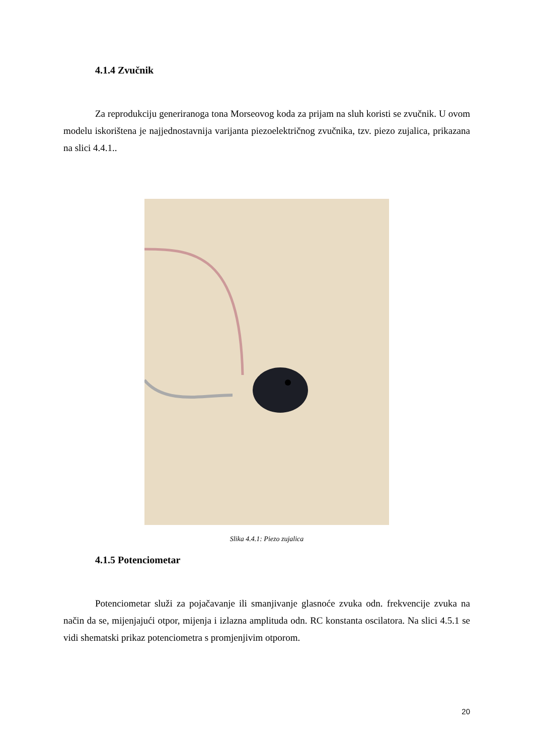4.1.4 Zvučnik
Za reprodukciju generiranoga tona Morseovog koda za prijam na sluh koristi se zvučnik. U ovom modelu iskorištena je najjednostavnija varijanta piezoelektričnog zvučnika, tzv. piezo zujalica, prikazana na slici 4.4.1..
Slika 4.4.1: Piezo zujalica
4.1.5 Potenciometar
Potenciometar služi za pojačavanje ili smanjivanje glasnoće zvuka odn. frekvencije zvuka na način da se, mijenjajući otpor, mijenja i izlazna amplituda odn. RC konstanta oscilatora. Na slici 4.5.1 se vidi shematski prikaz potenciometra s promjenjivim otporom.
20